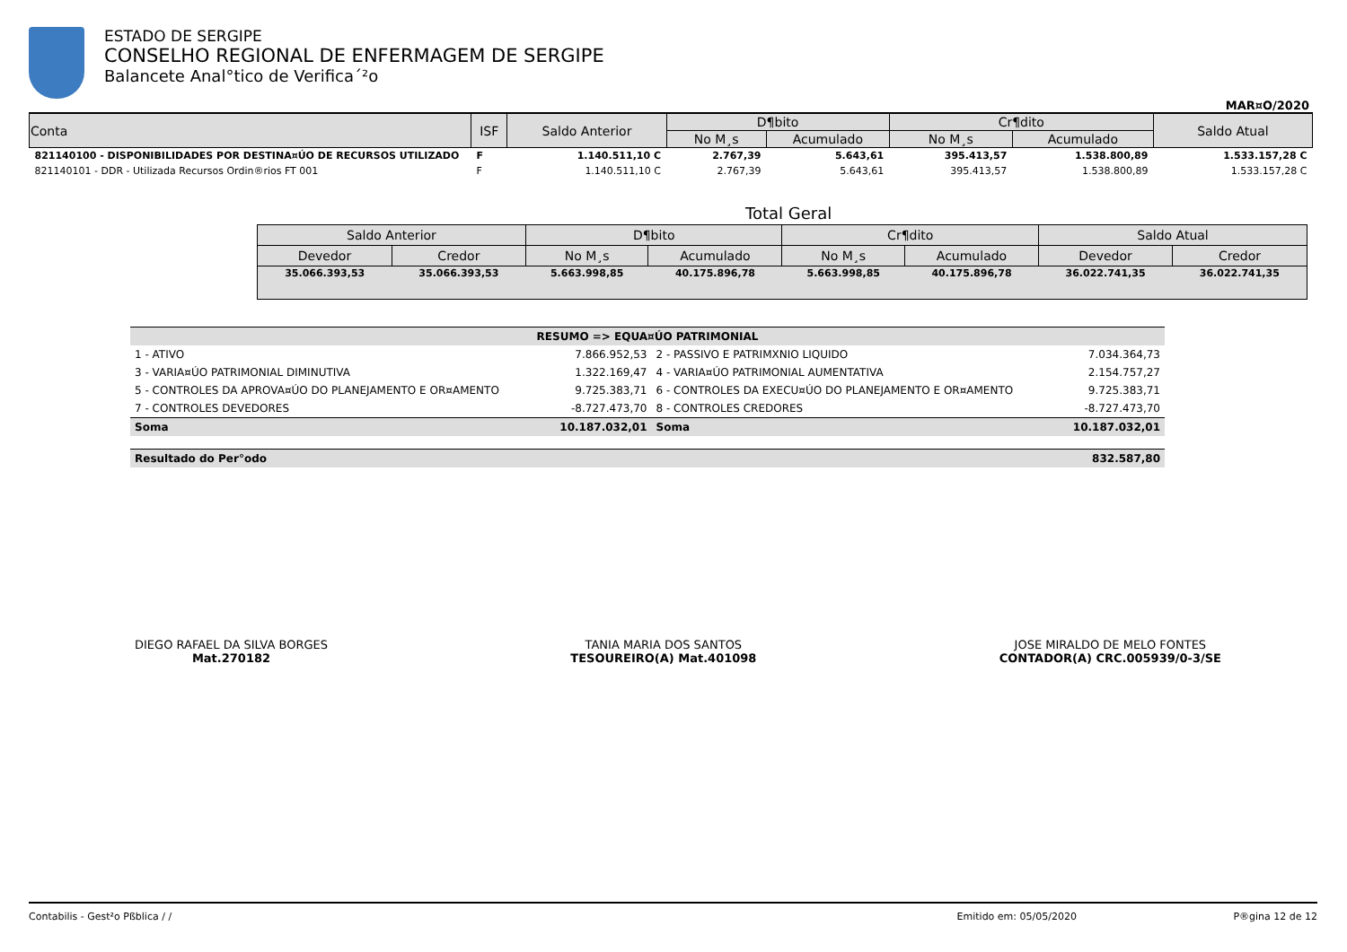ESTADO DE SERGIPE
CONSELHO REGIONAL DE ENFERMAGEM DE SERGIPE
Balancete Anal°tico de Verifica´²o
MAR¤O/2020
| Conta | ISF | Saldo Anterior | D¶bito | | Cr¶dito | | Saldo Atual |
| --- | --- | --- | --- | --- | --- | --- | --- |
| | | | No M¸s | Acumulado | No M¸s | Acumulado | |
| 821140100 - DISPONIBILIDADES POR DESTINA¤ÚO DE RECURSOS UTILIZADO | F | 1.140.511,10 C | 2.767,39 | 5.643,61 | 395.413,57 | 1.538.800,89 | 1.533.157,28 C |
| 821140101 - DDR - Utilizada Recursos Ordin®rios FT 001 | F | 1.140.511,10 C | 2.767,39 | 5.643,61 | 395.413,57 | 1.538.800,89 | 1.533.157,28 C |
Total Geral
| Saldo Anterior | | D¶bito | | Cr¶dito | | Saldo Atual | |
| --- | --- | --- | --- | --- | --- | --- | --- |
| Devedor | Credor | No M¸s | Acumulado | No M¸s | Acumulado | Devedor | Credor |
| 35.066.393,53 | 35.066.393,53 | 5.663.998,85 | 40.175.896,78 | 5.663.998,85 | 40.175.896,78 | 36.022.741,35 | 36.022.741,35 |
| RESUMO => EQUA¤ÚO PATRIMONIAL | | | |
| 1 - ATIVO | 7.866.952,53 | 2 - PASSIVO E PATRIMXNIO LIQUIDO | 7.034.364,73 |
| 3 - VARIA¤ÚO PATRIMONIAL DIMINUTIVA | 1.322.169,47 | 4 - VARIA¤ÚO PATRIMONIAL AUMENTATIVA | 2.154.757,27 |
| 5 - CONTROLES DA APROVA¤ÚO DO PLANEJAMENTO E OR¤AMENTO | 9.725.383,71 | 6 - CONTROLES DA EXECU¤ÚO DO PLANEJAMENTO E OR¤AMENTO | 9.725.383,71 |
| 7 - CONTROLES DEVEDORES | -8.727.473,70 | 8 - CONTROLES CREDORES | -8.727.473,70 |
| Soma | 10.187.032,01 | Soma | 10.187.032,01 |
| Resultado do Per°odo | | | 832.587,80 |
DIEGO RAFAEL DA SILVA BORGES
Mat.270182
TANIA MARIA DOS SANTOS
TESOUREIRO(A) Mat.401098
JOSE MIRALDO DE MELO FONTES
CONTADOR(A) CRC.005939/0-3/SE
Contabilis - Gest²o Pßblica / / Emitido em: 05/05/2020 P®gina 12 de 12